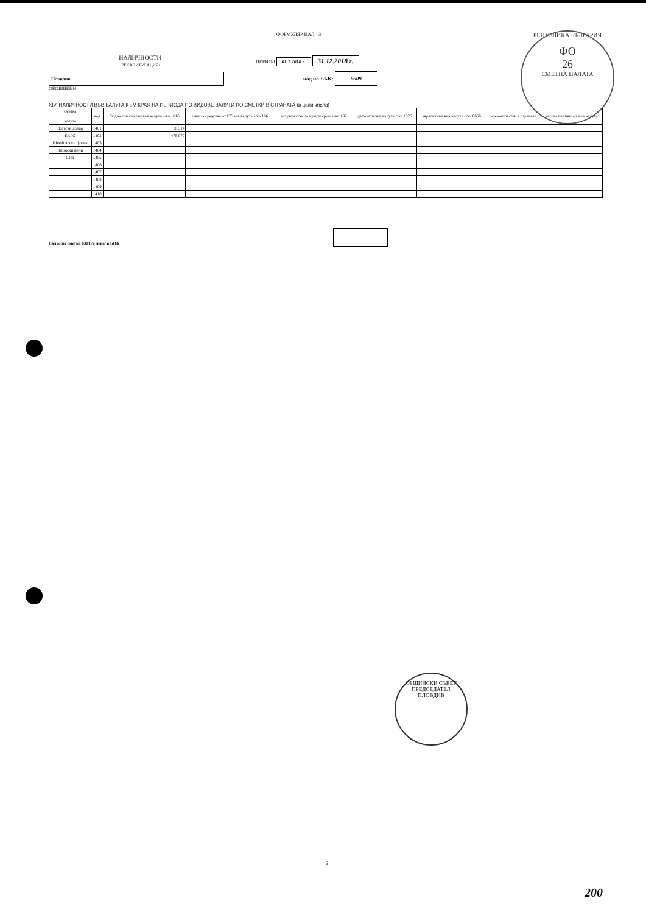ФОРМУЛЯР НАЛ - 3
НАЛИЧНОСТИ
/РЕКАПИТУЛАЦИЯ/
ПЕРИОД 01.1.2018 г. 31.12.2018 г.
Пловдив
код по ЕБК: 6609
ОБОБЩЕНИ
XIV. НАЛИЧНОСТИ ВЪВ ВАЛУТА КЪМ КРАЯ НА ПЕРИОДА ПО ВИДОВЕ ВАЛУТИ ПО СМЕТКИ В СТРАНАТА (в цели числа)
| сметка валута | код | бюджетни сметки във валута с/ка 1816 | с/ки за средства от ЕС във валута с/ка 186 | валутни с/ки за чужди ср-ва с/ка 182 | депозити във валута с/ка 1625 | акредитиви във валута с/ка 6666 | временни с/ки в страната | касова наличност във валута |
| --- | --- | --- | --- | --- | --- | --- | --- | --- |
| Щатски долар | 1401 | 18 314 | | | | | | |
| ЕВРО | 1402 | 475 070 | | | | | | |
| Швейцарски франк | 1403 | | | | | | | |
| Японски йени | 1404 | | | | | | | |
| СПТ | 1405 | | | | | | | |
| | 1406 | | | | | | | |
| | 1407 | | | | | | | |
| | 1408 | | | | | | | |
| | 1409 | | | | | | | |
| | 1410 | | | | | | | |
Салдо на сметка 6301 /в лева/ в БНБ
РЕПУБЛИКА БЪЛГАРИЯ
ФО
26
СМЕТНА ПАЛАТА
ОБЩИНСКИ СЪВЕТ
ПРЕДСЕДАТЕЛ
ПЛОВДИВ
2
200